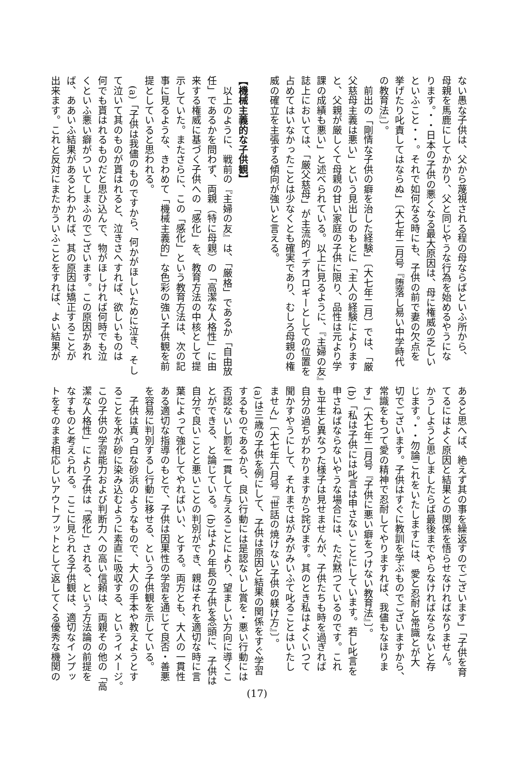ない愚な子供は、父から蔑視される程の母ならばといふ所から、
母親を馬鹿にしてかかり、父と同じやうな行為を始めるやうにな
ります。・・日本の子供の悪くなる最大原因は、母に権威の乏しい
といふこと・・。それで如何なる時にも、子供の前で妻の欠点を
挙げたり叱責してはならぬ」〔大七年二月号『堕落し易い中学時代
の教育法』〕。
　前出の「剛情な子供の癖を治した経験」〔大七年二月〕では、「厳
父慈母主義は悪い」という見出しのもとに「主人の経験によります
と、父親が厳しくて母親の甘い家庭の子供に限り、品性は元より学
課の成績も悪い」と述べられている。以上に見るように、『主婦の友』
誌上においては、「厳父慈母」が主流的イデオロギーとしての位置を
占めてはいなかったことは少なくとも確実であり、むしろ母親の権
威の確立を主張する傾向が強いと言える。
　
【機械主義的な子供観】
　以上のように、戦前の『主婦の友』は、「厳格」であるか「自由放
任」であるかを問わず、両親（特に母親）の「高潔な人格性」に由
来する権威に基づく子供への「感化」を、教育方法の中核として提
示していた。またさらに、この「感化」という教育方法は、次の記
事に見るような、きわめて「機械主義的」な色彩の強い子供観を前
提としていると思われる。
　(a)「子供は我儘のものですから、何かがほしいために泣き、そし
て泣いて其のものが貰はれると、泣きさへすれば、欲しいものは
何でも貰はれるものだと思ひ込んで、物がほしければ何時でも泣
くといふ悪い癖がついてしまふのでございます。この原因があれ
ば、ああいふ結果があるとわかれば、其の原因は矯正することが
出来ます。これと反対にまたかういふことをすれば、よい結果が
あると思へば、絶えず其の事を繰返すのでございます」「子供を育
てるにはよく原因と結果との関係を悟らせなければなりません。
かうしようと思しましたらば最後までやらなければならないと存
じます。・・勿論これをいたしますには、愛と忍耐と常識とが大
切でございます。子供はすぐに教訓を学ぶものでございますから、
常識をもつて愛の精神で忍耐してやりますれば、我儘もなほりま
す」〔大七年二月号『子供に悪い癖をつけない教育法』〕。
(b)「私は子供には叱言は申さないことにしています。若し叱言を
申さねばならないやうな場合には、ただ黙つているのです。これ
も平生と異なつた様子は見せませんが、子供たちも時を過ぎれば
自分の過ちがわかりますから詫びます。其のとき私はよくいつて
聞かすやうにして、それまではがみがみいふて叱ることはいたし
ません」〔大七年六月号『世話の焼けない子供の躾け方』〕。
(a)は三歳の子供を例にして、子供は原因と結果の関係をすぐ学習
するものであるから、良い行動には是認ないし賞を・悪い行動には
否認ないし罰を一貫して与えることにより、望ましい方向に導くこ
とができる、と論じている。(b)はより年長の子供を念頭に、子供は
自分で良いことと悪いことの判別ができ、親はそれを適切な時に言
葉によって強化してやればいい、とする。両方とも、大人の一貫性
ある適切な指導のもとで、子供は因果性の学習を通じて良否・善悪
を容易に判別するし行動に移せる、という子供観を示している。
　子供は真っ白な砂浜のようなもので、大人の手本や教えようとす
ることを水が砂に染み込むように素直に吸収する、というイメージ。
この子供の学習能力および判断力への高い信頼は、両親その他の「高
潔な人格性」により子供は「感化」される、という方法論の前提を
なすものと考えられる。ここに見られる子供観は、適切なインプッ
トをそのまま相応しいアウトプットとして返してくる優秀な機関の
(17)